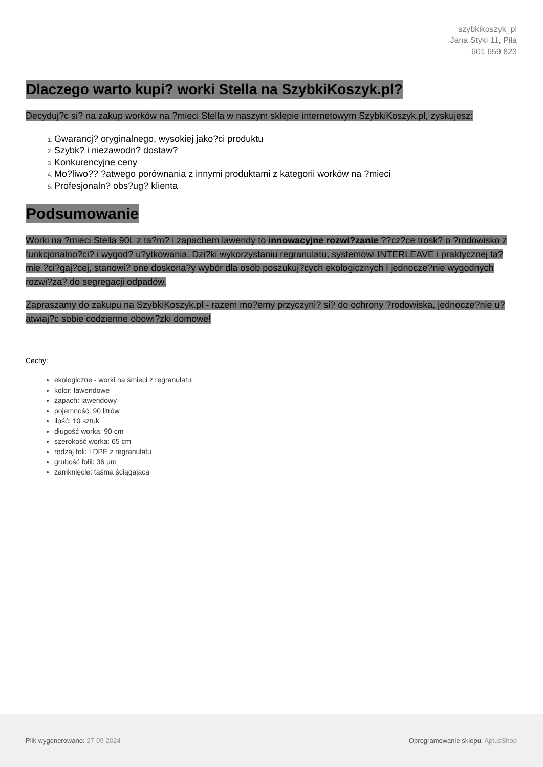szybkikoszyk_pl
Jana Styki 11, Piła
601 659 823
Dlaczego warto kupi? worki Stella na SzybkiKoszyk.pl?
Decyduj?c si? na zakup worków na ?mieci Stella w naszym sklepie internetowym SzybkiKoszyk.pl, zyskujesz:
Gwarancj? oryginalnego, wysokiej jako?ci produktu
Szybk? i niezawodn? dostaw?
Konkurencyjne ceny
Mo?liwo?? ?atwego porównania z innymi produktami z kategorii worków na ?mieci
Profesjonaln? obs?ug? klienta
Podsumowanie
Worki na ?mieci Stella 90L z ta?m? i zapachem lawendy to innowacyjne rozwi?zanie ??cz?ce trosk? o ?rodowisko z funkcjonalno?ci? i wygod? u?ytkowania. Dzi?ki wykorzystaniu regranulatu, systemowi INTERLEAVE i praktycznej ta?mie ?ci?gaj?cej, stanowi? one doskona?y wybór dla osób poszukuj?cych ekologicznych i jednocze?nie wygodnych rozwi?za? do segregacji odpadów.
Zapraszamy do zakupu na SzybkiKoszyk.pl - razem mo?emy przyczyni? si? do ochrony ?rodowiska, jednocze?nie u?atwiaj?c sobie codzienne obowi?zki domowe!
Cechy:
ekologiczne - worki na śmieci z regranulatu
kolor: lawendowe
zapach: lawendowy
pojemność: 90 litrów
ilość: 10 sztuk
długość worka: 90 cm
szerokość worka: 65 cm
rodzaj foli: LDPE z regranulatu
grubość folii: 36 µm
zamknięcie: taśma ściągająca
Plik wygenerowano: 27-09-2024 Oprogramowanie sklepu: AptusShop